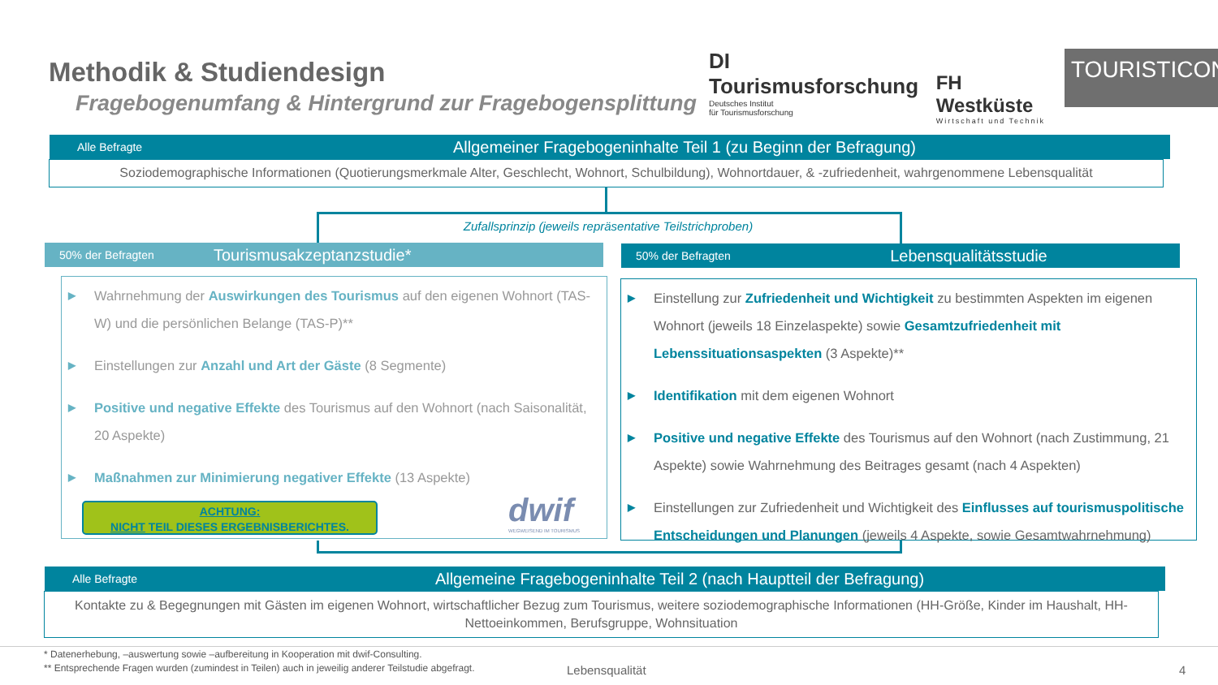Methodik & Studiendesign
Fragebogenumfang & Hintergrund zur Fragebogensplittung
DI Tourismusforschung
Deutsches Institut
für Tourismusforschung
FH Westküste
Wirtschaft und Technik
TOURISTICON
Alle Befragte
Allgemeiner Fragebogeninhalte Teil 1 (zu Beginn der Befragung)
Soziodemographische Informationen (Quotierungsmerkmale Alter, Geschlecht, Wohnort, Schulbildung), Wohnortdauer, & -zufriedenheit, wahrgenommene Lebensqualität
Zufallsprinzip (jeweils repräsentative Teilstrichproben)
50% der Befragten
Tourismusakzeptanzstudie*
50% der Befragten
Lebensqualitätsstudie
▶ Wahrnehmung der Auswirkungen des Tourismus auf den eigenen Wohnort (TAS-W) und die persönlichen Belange (TAS-P)**
▶ Einstellungen zur Anzahl und Art der Gäste (8 Segmente)
▶ Positive und negative Effekte des Tourismus auf den Wohnort (nach Saisonalität, 20 Aspekte)
▶ Maßnahmen zur Minimierung negativer Effekte (13 Aspekte)
ACHTUNG:
NICHT TEIL DIESES ERGEBNISBERICHTES.
dwif
WEGWEISEND IM TOURISMUS
▶ Einstellung zur Zufriedenheit und Wichtigkeit zu bestimmten Aspekten im eigenen Wohnort (jeweils 18 Einzelaspekte) sowie Gesamtzufriedenheit mit Lebenssituationsaspekten (3 Aspekte)**
▶ Identifikation mit dem eigenen Wohnort
▶ Positive und negative Effekte des Tourismus auf den Wohnort (nach Zustimmung, 21 Aspekte) sowie Wahrnehmung des Beitrages gesamt (nach 4 Aspekten)
▶ Einstellungen zur Zufriedenheit und Wichtigkeit des Einflusses auf tourismuspolitische Entscheidungen und Planungen (jeweils 4 Aspekte, sowie Gesamtwahrnehmung)
Alle Befragte
Allgemeine Fragebogeninhalte Teil 2 (nach Hauptteil der Befragung)
Kontakte zu & Begegnungen mit Gästen im eigenen Wohnort, wirtschaftlicher Bezug zum Tourismus, weitere soziodemographische Informationen (HH-Größe, Kinder im Haushalt, HH-Nettoeinkommen, Berufsgruppe, Wohnsituation
* Datenerhebung, –auswertung sowie –aufbereitung in Kooperation mit dwif-Consulting.
** Entsprechende Fragen wurden (zumindest in Teilen) auch in jeweilig anderer Teilstudie abgefragt.
Lebensqualität 4